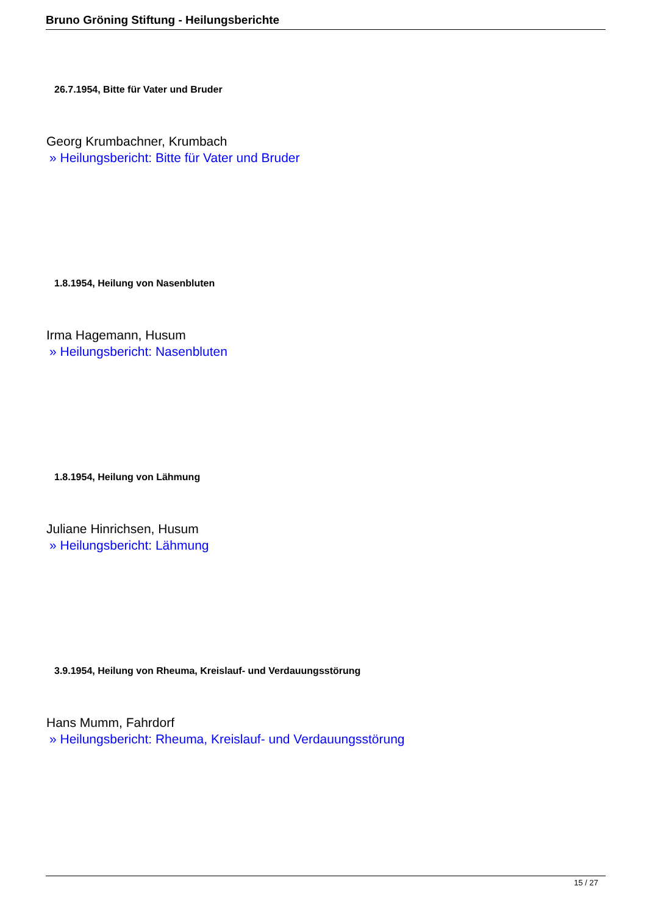Bruno Gröning Stiftung - Heilungsberichte
26.7.1954, Bitte für Vater und Bruder
Georg Krumbachner, Krumbach
» Heilungsbericht: Bitte für Vater und Bruder
1.8.1954, Heilung von Nasenbluten
Irma Hagemann, Husum
» Heilungsbericht: Nasenbluten
1.8.1954, Heilung von Lähmung
Juliane Hinrichsen, Husum
» Heilungsbericht: Lähmung
3.9.1954, Heilung von Rheuma, Kreislauf- und Verdauungsstörung
Hans Mumm, Fahrdorf
» Heilungsbericht: Rheuma, Kreislauf- und Verdauungsstörung
15 / 27